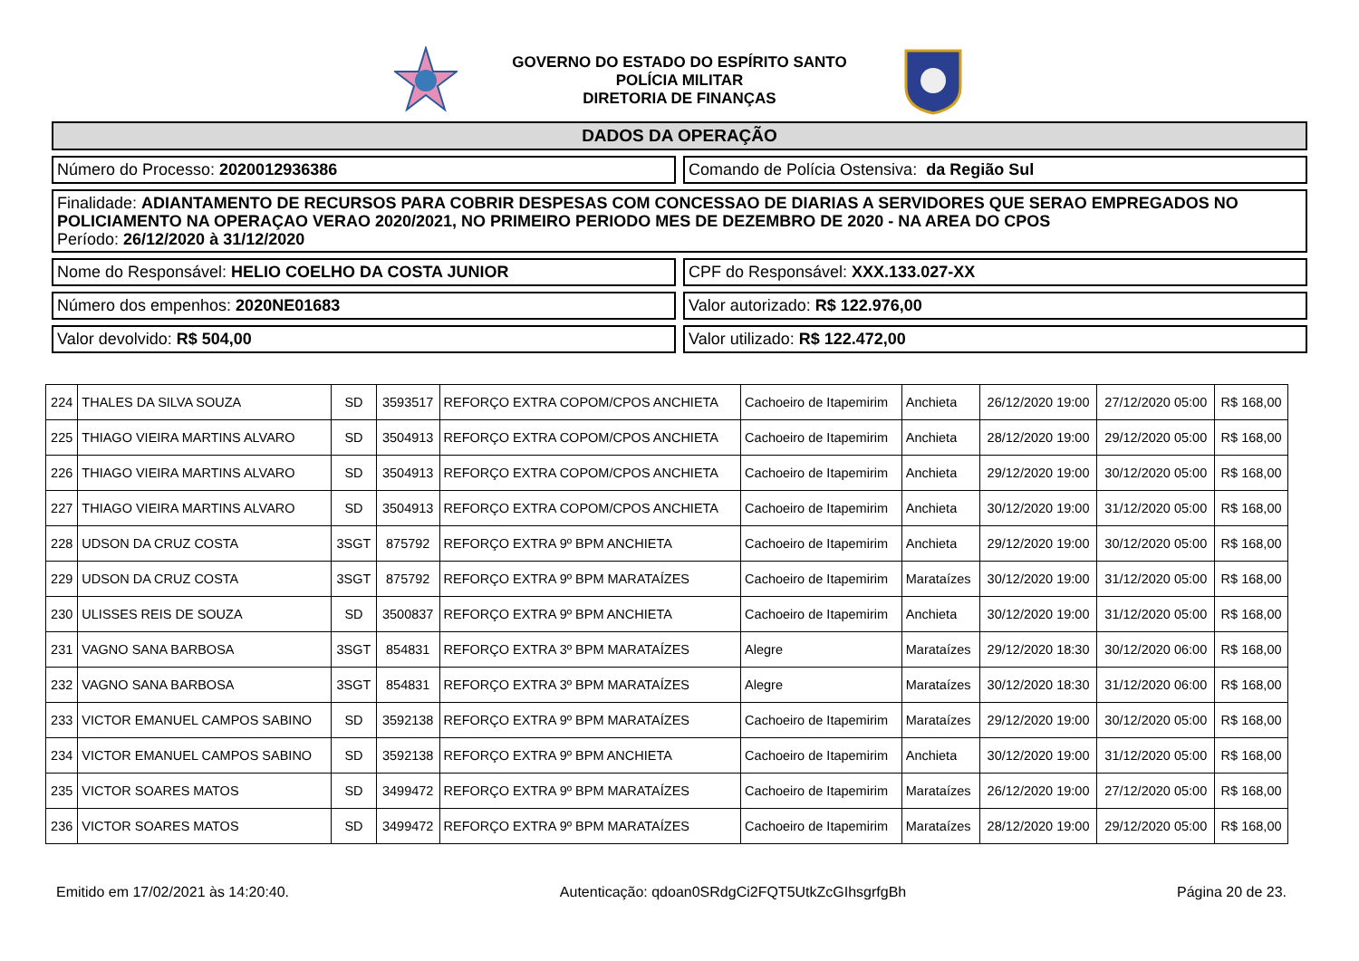GOVERNO DO ESTADO DO ESPÍRITO SANTO
POLÍCIA MILITAR
DIRETORIA DE FINANÇAS
DADOS DA OPERAÇÃO
Número do Processo: 2020012936386
Comando de Polícia Ostensiva: da Região Sul
Finalidade: ADIANTAMENTO DE RECURSOS PARA COBRIR DESPESAS COM CONCESSAO DE DIARIAS A SERVIDORES QUE SERAO EMPREGADOS NO POLICIAMENTO NA OPERAÇAO VERAO 2020/2021, NO PRIMEIRO PERIODO MES DE DEZEMBRO DE 2020 - NA AREA DO CPOS
Período: 26/12/2020 à 31/12/2020
Nome do Responsável: HELIO COELHO DA COSTA JUNIOR
CPF do Responsável: XXX.133.027-XX
Número dos empenhos: 2020NE01683
Valor autorizado: R$ 122.976,00
Valor devolvido: R$ 504,00 Valor utilizado: R$ 122.472,00
| 224 | THALES DA SILVA SOUZA | SD | 3593517 | REFORÇO EXTRA COPOM/CPOS ANCHIETA | Cachoeiro de Itapemirim | Anchieta | 26/12/2020 19:00 | 27/12/2020 05:00 | R$ 168,00 |
| 225 | THIAGO VIEIRA MARTINS ALVARO | SD | 3504913 | REFORÇO EXTRA COPOM/CPOS ANCHIETA | Cachoeiro de Itapemirim | Anchieta | 28/12/2020 19:00 | 29/12/2020 05:00 | R$ 168,00 |
| 226 | THIAGO VIEIRA MARTINS ALVARO | SD | 3504913 | REFORÇO EXTRA COPOM/CPOS ANCHIETA | Cachoeiro de Itapemirim | Anchieta | 29/12/2020 19:00 | 30/12/2020 05:00 | R$ 168,00 |
| 227 | THIAGO VIEIRA MARTINS ALVARO | SD | 3504913 | REFORÇO EXTRA COPOM/CPOS ANCHIETA | Cachoeiro de Itapemirim | Anchieta | 30/12/2020 19:00 | 31/12/2020 05:00 | R$ 168,00 |
| 228 | UDSON DA CRUZ COSTA | 3SGT | 875792 | REFORÇO EXTRA 9º BPM ANCHIETA | Cachoeiro de Itapemirim | Anchieta | 29/12/2020 19:00 | 30/12/2020 05:00 | R$ 168,00 |
| 229 | UDSON DA CRUZ COSTA | 3SGT | 875792 | REFORÇO EXTRA 9º BPM MARATAÍZES | Cachoeiro de Itapemirim | Marataízes | 30/12/2020 19:00 | 31/12/2020 05:00 | R$ 168,00 |
| 230 | ULISSES REIS DE SOUZA | SD | 3500837 | REFORÇO EXTRA 9º BPM ANCHIETA | Cachoeiro de Itapemirim | Anchieta | 30/12/2020 19:00 | 31/12/2020 05:00 | R$ 168,00 |
| 231 | VAGNO SANA BARBOSA | 3SGT | 854831 | REFORÇO EXTRA 3º BPM MARATAÍZES | Alegre | Marataízes | 29/12/2020 18:30 | 30/12/2020 06:00 | R$ 168,00 |
| 232 | VAGNO SANA BARBOSA | 3SGT | 854831 | REFORÇO EXTRA 3º BPM MARATAÍZES | Alegre | Marataízes | 30/12/2020 18:30 | 31/12/2020 06:00 | R$ 168,00 |
| 233 | VICTOR EMANUEL CAMPOS SABINO | SD | 3592138 | REFORÇO EXTRA 9º BPM MARATAÍZES | Cachoeiro de Itapemirim | Marataízes | 29/12/2020 19:00 | 30/12/2020 05:00 | R$ 168,00 |
| 234 | VICTOR EMANUEL CAMPOS SABINO | SD | 3592138 | REFORÇO EXTRA 9º BPM ANCHIETA | Cachoeiro de Itapemirim | Anchieta | 30/12/2020 19:00 | 31/12/2020 05:00 | R$ 168,00 |
| 235 | VICTOR SOARES MATOS | SD | 3499472 | REFORÇO EXTRA 9º BPM MARATAÍZES | Cachoeiro de Itapemirim | Marataízes | 26/12/2020 19:00 | 27/12/2020 05:00 | R$ 168,00 |
| 236 | VICTOR SOARES MATOS | SD | 3499472 | REFORÇO EXTRA 9º BPM MARATAÍZES | Cachoeiro de Itapemirim | Marataízes | 28/12/2020 19:00 | 29/12/2020 05:00 | R$ 168,00 |
Emitido em 17/02/2021 às 14:20:40. Autenticação: qdoan0SRdgCi2FQT5UtkZcGIhsgrfgBh Página 20 de 23.